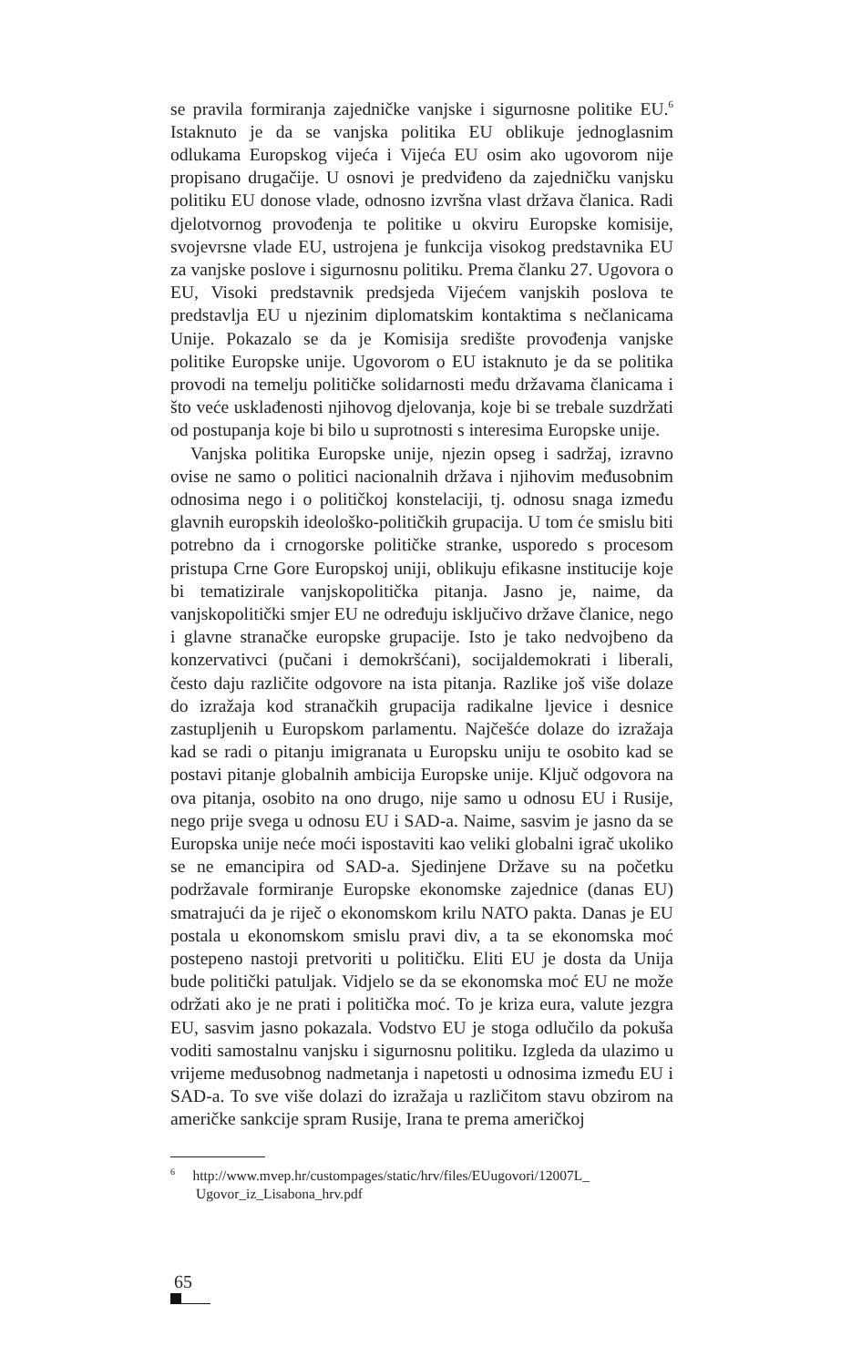se pravila formiranja zajedničke vanjske i sigurnosne politike EU.<sup>6</sup> Istaknuto je da se vanjska politika EU oblikuje jednoglasnim odlukama Europskog vijeća i Vijeća EU osim ako ugovorom nije propisano drugačije. U osnovi je predviđeno da zajedničku vanjsku politiku EU donose vlade, odnosno izvršna vlast država članica. Radi djelotvornog provođenja te politike u okviru Europske komisije, svojevrsne vlade EU, ustrojena je funkcija visokog predstavnika EU za vanjske poslove i sigurnosnu politiku. Prema članku 27. Ugovora o EU, Visoki predstavnik predsjeda Vijećem vanjskih poslova te predstavlja EU u njezinim diplomatskim kontaktima s nečlanicama Unije. Pokazalo se da je Komisija središte provođenja vanjske politike Europske unije. Ugovorom o EU istaknuto je da se politika provodi na temelju političke solidarnosti među državama članicama i što veće usklađenosti njihovog djelovanja, koje bi se trebale suzdržati od postupanja koje bi bilo u suprotnosti s interesima Europske unije.
Vanjska politika Europske unije, njezin opseg i sadržaj, izravno ovise ne samo o politici nacionalnih država i njihovim međusobnim odnosima nego i o političkoj konstelaciji, tj. odnosu snaga između glavnih europskih ideološko-političkih grupacija. U tom će smislu biti potrebno da i crnogorske političke stranke, usporedo s procesom pristupa Crne Gore Europskoj uniji, oblikuju efikasne institucije koje bi tematizirale vanjskopolitička pitanja. Jasno je, naime, da vanjskopolitički smjer EU ne određuju isključivo države članice, nego i glavne stranačke europske grupacije. Isto je tako nedvojbeno da konzervativci (pučani i demokršćani), socijaldemokrati i liberali, često daju različite odgovore na ista pitanja. Razlike još više dolaze do izražaja kod stranačkih grupacija radikalne ljevice i desnice zastupljenih u Europskom parlamentu. Najčešće dolaze do izražaja kad se radi o pitanju imigranata u Europsku uniju te osobito kad se postavi pitanje globalnih ambicija Europske unije. Ključ odgovora na ova pitanja, osobito na ono drugo, nije samo u odnosu EU i Rusije, nego prije svega u odnosu EU i SAD-a. Naime, sasvim je jasno da se Europska unije neće moći ispostaviti kao veliki globalni igrač ukoliko se ne emancipira od SAD-a. Sjedinjene Države su na početku podržavale formiranje Europske ekonomske zajednice (danas EU) smatrajući da je riječ o ekonomskom krilu NATO pakta. Danas je EU postala u ekonomskom smislu pravi div, a ta se ekonomska moć postepeno nastoji pretvoriti u političku. Eliti EU je dosta da Unija bude politički patuljak. Vidjelo se da se ekonomska moć EU ne može održati ako je ne prati i politička moć. To je kriza eura, valute jezgra EU, sasvim jasno pokazala. Vodstvo EU je stoga odlučilo da pokuša voditi samostalnu vanjsku i sigurnosnu politiku. Izgleda da ulazimo u vrijeme međusobnog nadmetanja i napetosti u odnosima između EU i SAD-a. To sve više dolazi do izražaja u različitom stavu obzirom na američke sankcije spram Rusije, Irana te prema američkoj
<sup>6</sup> http://www.mvep.hr/custompages/static/hrv/files/EUugovori/12007L_ Ugovor_iz_Lisabona_hrv.pdf
65